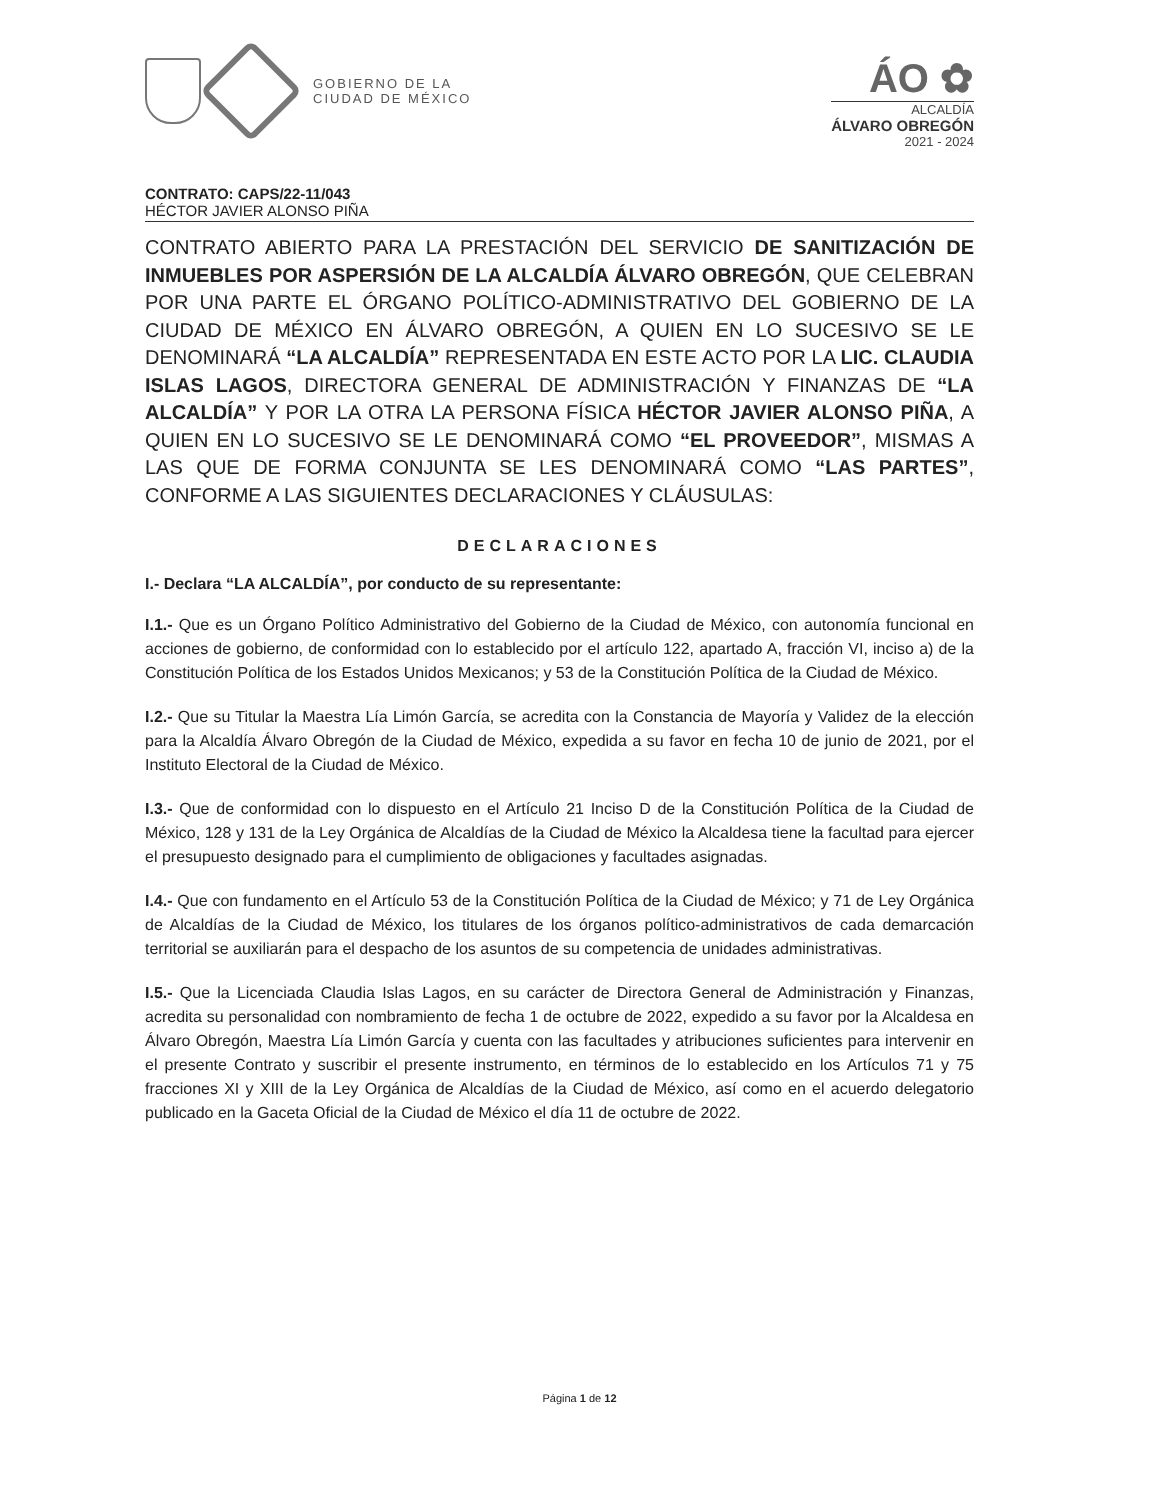GOBIERNO DE LA
CIUDAD DE MÉXICO
ÁO ✿
ALCALDÍA
ÁLVARO OBREGÓN
2021 - 2024
CONTRATO: CAPS/22-11/043
HÉCTOR JAVIER ALONSO PIÑA
CONTRATO ABIERTO PARA LA PRESTACIÓN DEL SERVICIO DE SANITIZACIÓN DE INMUEBLES POR ASPERSIÓN DE LA ALCALDÍA ÁLVARO OBREGÓN, QUE CELEBRAN POR UNA PARTE EL ÓRGANO POLÍTICO-ADMINISTRATIVO DEL GOBIERNO DE LA CIUDAD DE MÉXICO EN ÁLVARO OBREGÓN, A QUIEN EN LO SUCESIVO SE LE DENOMINARÁ “LA ALCALDÍA” REPRESENTADA EN ESTE ACTO POR LA LIC. CLAUDIA ISLAS LAGOS, DIRECTORA GENERAL DE ADMINISTRACIÓN Y FINANZAS DE “LA ALCALDÍA” Y POR LA OTRA LA PERSONA FÍSICA HÉCTOR JAVIER ALONSO PIÑA, A QUIEN EN LO SUCESIVO SE LE DENOMINARÁ COMO “EL PROVEEDOR”, MISMAS A LAS QUE DE FORMA CONJUNTA SE LES DENOMINARÁ COMO “LAS PARTES”, CONFORME A LAS SIGUIENTES DECLARACIONES Y CLÁUSULAS:
DECLARACIONES
I.- Declara “LA ALCALDÍA”, por conducto de su representante:
I.1.- Que es un Órgano Político Administrativo del Gobierno de la Ciudad de México, con autonomía funcional en acciones de gobierno, de conformidad con lo establecido por el artículo 122, apartado A, fracción VI, inciso a) de la Constitución Política de los Estados Unidos Mexicanos; y 53 de la Constitución Política de la Ciudad de México.
I.2.- Que su Titular la Maestra Lía Limón García, se acredita con la Constancia de Mayoría y Validez de la elección para la Alcaldía Álvaro Obregón de la Ciudad de México, expedida a su favor en fecha 10 de junio de 2021, por el Instituto Electoral de la Ciudad de México.
I.3.- Que de conformidad con lo dispuesto en el Artículo 21 Inciso D de la Constitución Política de la Ciudad de México, 128 y 131 de la Ley Orgánica de Alcaldías de la Ciudad de México la Alcaldesa tiene la facultad para ejercer el presupuesto designado para el cumplimiento de obligaciones y facultades asignadas.
I.4.- Que con fundamento en el Artículo 53 de la Constitución Política de la Ciudad de México; y 71 de Ley Orgánica de Alcaldías de la Ciudad de México, los titulares de los órganos político-administrativos de cada demarcación territorial se auxiliarán para el despacho de los asuntos de su competencia de unidades administrativas.
I.5.- Que la Licenciada Claudia Islas Lagos, en su carácter de Directora General de Administración y Finanzas, acredita su personalidad con nombramiento de fecha 1 de octubre de 2022, expedido a su favor por la Alcaldesa en Álvaro Obregón, Maestra Lía Limón García y cuenta con las facultades y atribuciones suficientes para intervenir en el presente Contrato y suscribir el presente instrumento, en términos de lo establecido en los Artículos 71 y 75 fracciones XI y XIII de la Ley Orgánica de Alcaldías de la Ciudad de México, así como en el acuerdo delegatorio publicado en la Gaceta Oficial de la Ciudad de México el día 11 de octubre de 2022.
Página 1 de 12